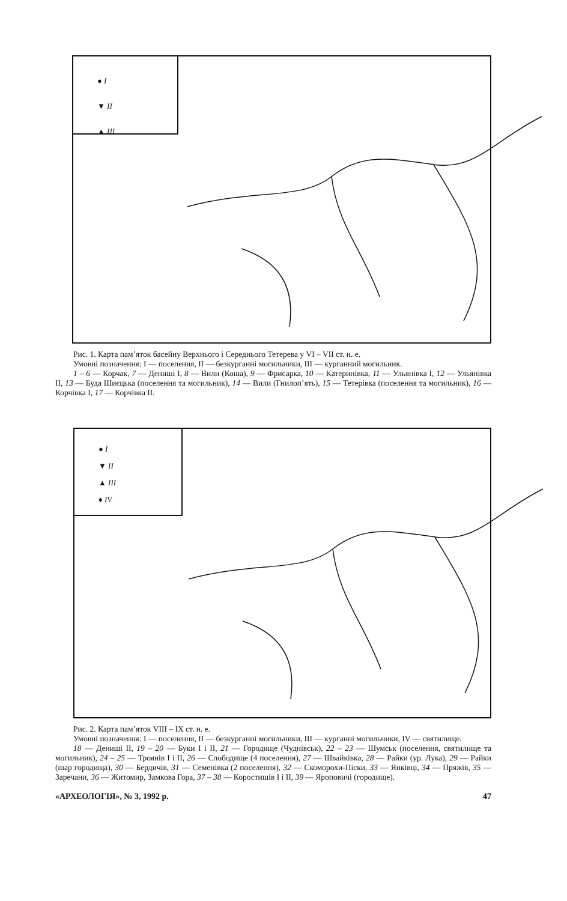● I
▼ II
▲ III
Рис. 1. Карта пам’яток басейну Верхнього і Середнього Тетерева у VI – VII ст. н. е.
Умовні позначення: I — поселення, II — безкурганні могильники, III — курганний могильник.
1 – 6 — Корчак, 7 — Дениші I, 8 — Вили (Коша), 9 — Фрисарка, 10 — Катеринівка, 11 — Ульянівка I, 12 — Ульянівка II, 13 — Буда Шиєцька (поселення та могильник), 14 — Вили (Гнилоп’ять), 15 — Тетерівка (поселення та могильник), 16 — Корчівка I, 17 — Корчівка II.
● I
▼ II
▲ III
♦ IV
Рис. 2. Карта пам’яток VIII – IX ст. н. е.
Умовні позначення: I — поселення, II — безкурганні могильники, III — курганні могильники, IV — святилище.
18 — Дениші II, 19 – 20 — Буки I і II, 21 — Городище (Чуднівськ), 22 – 23 — Шумськ (поселення, святилище та могильник), 24 – 25 — Троянів I і II, 26 — Слободище (4 поселення), 27 — Швайківка, 28 — Райки (ур. Лука), 29 — Райки (шар городища), 30 — Бердичів, 31 — Семенівка (2 поселення), 32 — Скоморохи-Піски, 33 — Янківці, 34 — Пряжів, 35 — Заречани, 36 — Житомир, Замкова Гора, 37 – 38 — Коростишів I і II, 39 — Яроповичі (городище).
«АРХЕОЛОГІЯ», № 3, 1992 р. 47